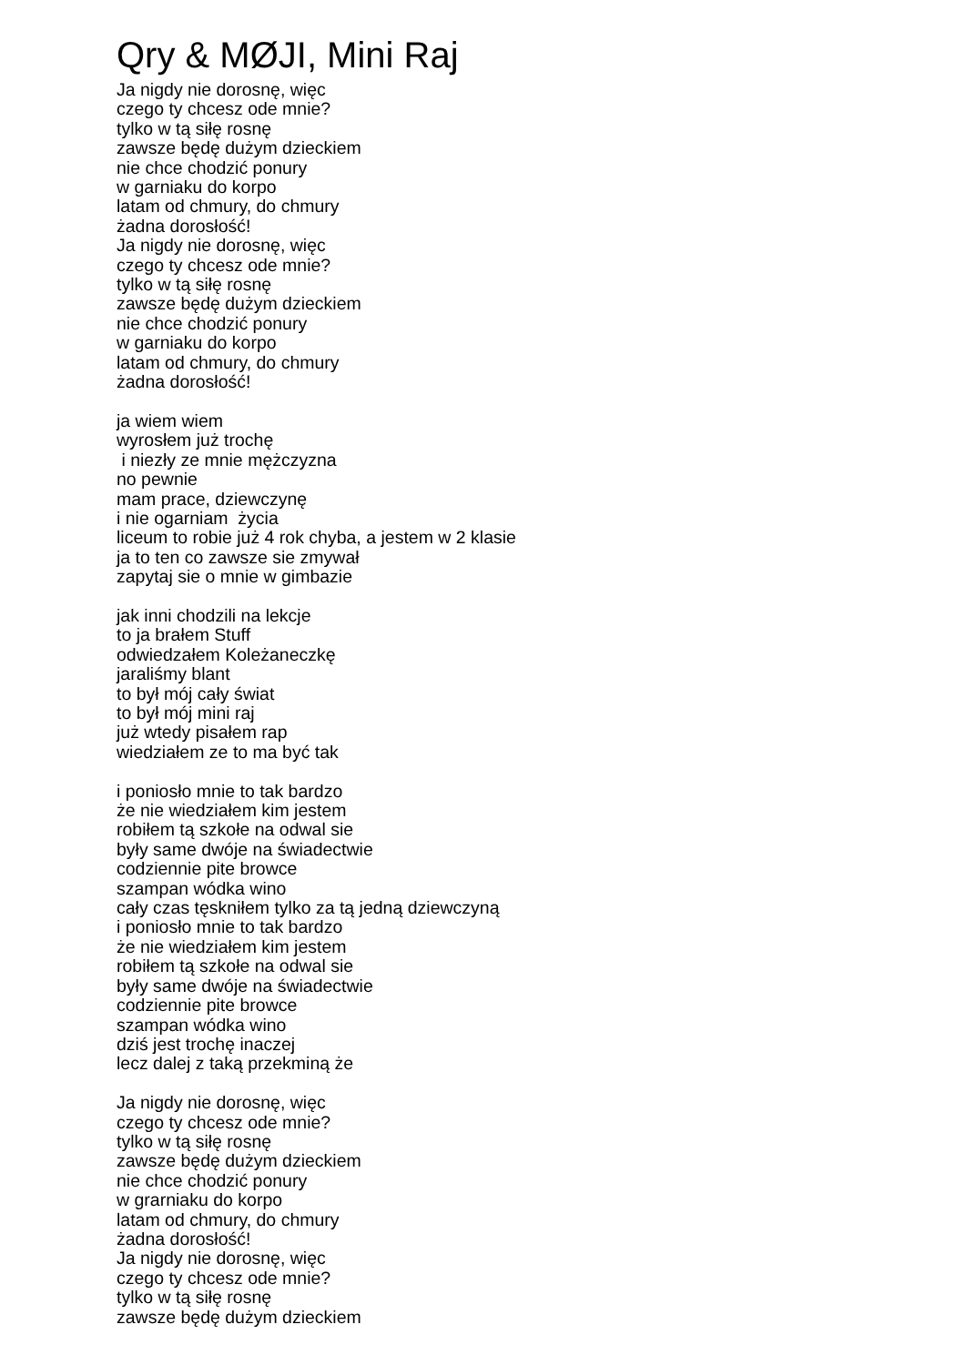Qry & MØJI, Mini Raj
Ja nigdy nie dorosnę, więc czego ty chcesz ode mnie? tylko w tą siłę rosnę zawsze będę dużym dzieckiem nie chce chodzić ponury w garniaku do korpo latam od chmury, do chmury żadna dorosłość! Ja nigdy nie dorosnę, więc czego ty chcesz ode mnie? tylko w tą siłę rosnę zawsze będę dużym dzieckiem nie chce chodzić ponury w garniaku do korpo latam od chmury, do chmury żadna dorosłość! ja wiem wiem wyrosłem już trochę i niezły ze mnie mężczyzna no pewnie mam prace, dziewczynę i nie ogarniam życia liceum to robie już 4 rok chyba, a jestem w 2 klasie ja to ten co zawsze sie zmywał zapytaj sie o mnie w gimbazie jak inni chodzili na lekcje to ja brałem Stuff odwiedzałem Koleżaneczkę jaraliśmy blant to był mój cały świat to był mój mini raj już wtedy pisałem rap wiedziałem ze to ma być tak i poniosło mnie to tak bardzo że nie wiedziałem kim jestem robiłem tą szkołe na odwal sie były same dwóje na świadectwie codziennie pite browce szampan wódka wino cały czas tęskniłem tylko za tą jedną dziewczyną i poniosło mnie to tak bardzo że nie wiedziałem kim jestem robiłem tą szkołe na odwal sie były same dwóje na świadectwie codziennie pite browce szampan wódka wino dziś jest trochę inaczej lecz dalej z taką przekminą że Ja nigdy nie dorosnę, więc czego ty chcesz ode mnie? tylko w tą siłę rosnę zawsze będę dużym dzieckiem nie chce chodzić ponury w grarniaku do korpo latam od chmury, do chmury żadna dorosłość! Ja nigdy nie dorosnę, więc czego ty chcesz ode mnie? tylko w tą siłę rosnę zawsze będę dużym dzieckiem